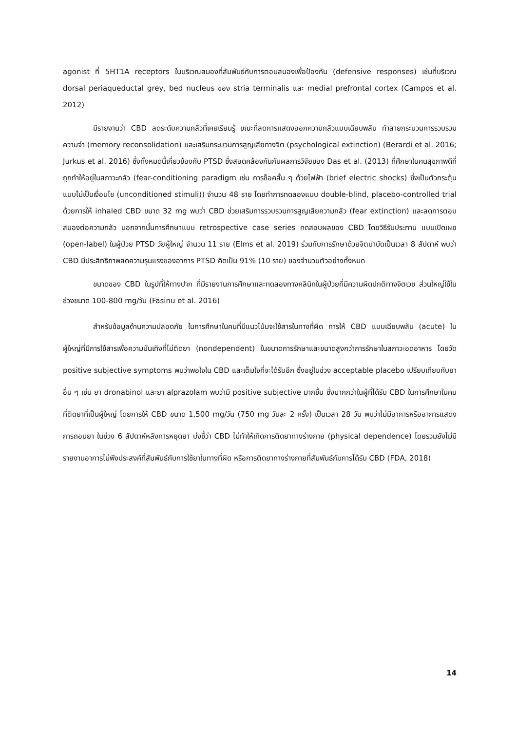agonist ที่ 5HT1A receptors ในบริเวณสมองที่สัมพันธ์กับการตอบสนองเพื่อป้องกัน (defensive responses) เช่นที่บริเวณ dorsal periaqueductal grey, bed nucleus ของ stria terminalis และ medial prefrontal cortex (Campos et al. 2012)
มีรายงานว่า CBD ลดระดับความกลัวที่เคยเรียนรู้ ขณะที่ลดการแสดงออกความกลัวแบบเฉียบพลัน ทำลายกระบวนการรวบรวมความจำ (memory reconsolidation) และเสริมกระบวนการสูญเสียทางจิต (psychological extinction) (Berardi et al. 2016; Jurkus et al. 2016) ซึ่งทั้งหมดนี้เกี่ยวข้องกับ PTSD ซึ่งสอดคล้องกันกับผลการวิจัยของ Das et al. (2013) ที่ศึกษาในคนสุขภาพดีที่ถูกทำให้อยู่ในสภาวะกลัว (fear-conditioning paradigm เช่น การช็อคสั้น ๆ ด้วยไฟฟ้า (brief electric shocks) ซึ่งเป็นตัวกระตุ้นแบบไม่เป็นเงื่อนไข (unconditioned stimuli)) จำนวน 48 ราย โดยทำการทดลองแบบ double-blind, placebo-controlled trial ด้วยการให้ inhaled CBD ขนาด 32 mg พบว่า CBD ช่วยเสริมการรวบรวมการสูญเสียความกลัว (fear extinction) และลดการตอบสนองต่อความกลัว นอกจากนั้นการศึกษาแบบ retrospective case series ทดสอบผลของ CBD โดยวิธีรับประทาน แบบเปิดเผย (open-label) ในผู้ป่วย PTSD วัยผู้ใหญ่ จำนวน 11 ราย (Elms et al. 2019) ร่วมกับการรักษาด้วยจิตบำบัดเป็นเวลา 8 สัปดาห์ พบว่า CBD มีประสิทธิภาพลดความรุนแรงของอาการ PTSD คิดเป็น 91% (10 ราย) ของจำนวนตัวอย่างทั้งหมด
ขนาดของ CBD ในรูปที่ให้ทางปาก ที่มีรายงานการศึกษาและทดลองทางคลินิกในผู้ป่วยที่มีความผิดปกติทางจิตเวช ส่วนใหญ่ใช้ในช่วงขนาด 100-800 mg/วัน (Fasinu et al. 2016)
สำหรับข้อมูลด้านความปลอดภัย ในการศึกษาในคนที่มีแนวโน้มจะใช้สารในทางที่ผิด การให้ CBD แบบเฉียบพลัน (acute) ในผู้ใหญ่ที่มีการใช้สารเพื่อความบันเทิงที่ไม่ติดยา (nondependent) ในขนาดการรักษาและขนาดสูงกว่าการรักษาในสภาวะอดอาหาร โดยวัด positive subjective symptoms พบว่าพอใจใน CBD และเต็มใจที่จะได้รับอีก ซึ่งอยู่ในช่วง acceptable placebo เปรียบเทียบกับยาอื่น ๆ เช่น ยา dronabinol และยา alprazolam พบว่ามี positive subjective มากขึ้น ซึ่งมากกว่าในผู้ที่ได้รับ CBD ในการศึกษาในคนที่ติดยาที่เป็นผู้ใหญ่ โดยการให้ CBD ขนาด 1,500 mg/วัน (750 mg วันละ 2 ครั้ง) เป็นเวลา 28 วัน พบว่าไม่มีอาการหรืออาการแสดงการถอนยา ในช่วง 6 สัปดาห์หลังการหยุดยา บ่งชี้ว่า CBD ไม่ทำให้เกิดการติดยาทางร่างกาย (physical dependence) โดยรวมยังไม่มีรายงานอาการไม่พึงประสงค์ที่สัมพันธ์กับการใช้ยาในทางที่ผิด หรือการติดยาทางร่างกายที่สัมพันธ์กับการได้รับ CBD (FDA, 2018)
14